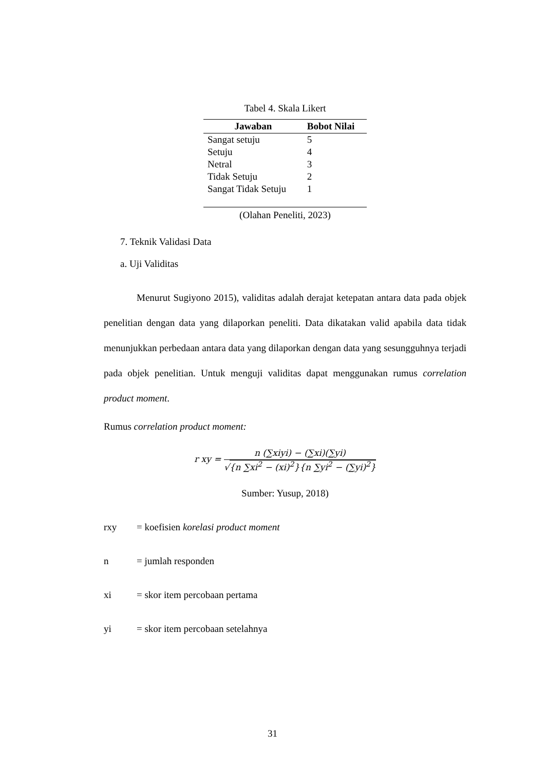Tabel 4. Skala Likert
| Jawaban | Bobot Nilai |
| --- | --- |
| Sangat setuju | 5 |
| Setuju | 4 |
| Netral | 3 |
| Tidak Setuju | 2 |
| Sangat Tidak Setuju | 1 |
(Olahan Peneliti, 2023)
7. Teknik Validasi Data
a. Uji Validitas
Menurut Sugiyono 2015), validitas adalah derajat ketepatan antara data pada objek penelitian dengan data yang dilaporkan peneliti. Data dikatakan valid apabila data tidak menunjukkan perbedaan antara data yang dilaporkan dengan data yang sesungguhnya terjadi pada objek penelitian. Untuk menguji validitas dapat menggunakan rumus correlation product moment.
Rumus correlation product moment:
r xy =
n (∑xiyi) − (∑xi)(∑yi)
√{n ∑xi<sup>2</sup> − (xi)<sup>2</sup>}{n ∑yi<sup>2</sup> − (∑yi)<sup>2</sup>}
Sumber: Yusup, 2018)
rxy = koefisien korelasi product moment
n = jumlah responden
xi = skor item percobaan pertama
yi = skor item percobaan setelahnya
31